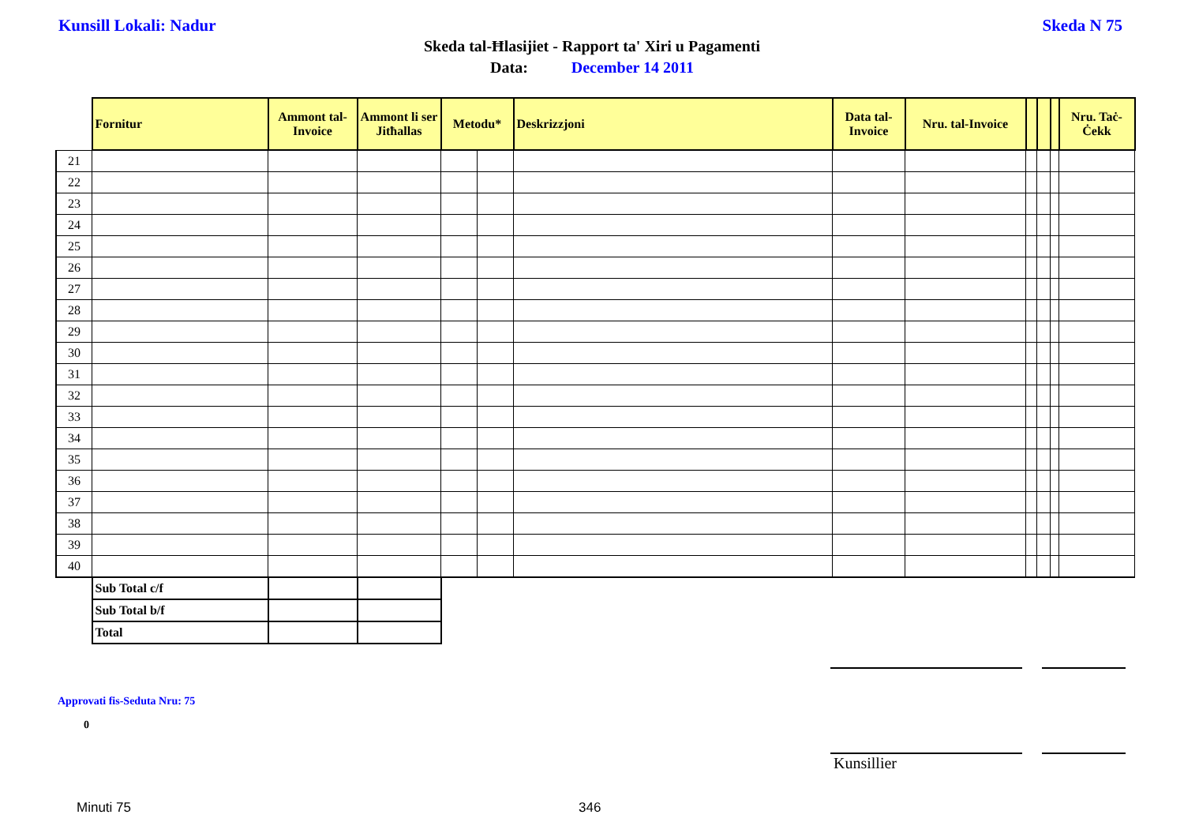Kunsill Lokali: Nadur Skeda N 75
Skeda tal-Ħlasijiet - Rapport ta' Xiri u Pagamenti
Data: December 14 2011
| | Fornitur | Ammont tal-Invoice | Ammont li ser Jitħallas | Metodu* | | Deskrizzjoni | Data tal-Invoice | Nru. tal-Invoice | | | | Nru. Taċ-Ċekk |
| 21 | | | | | | | | | | | | |
| 22 | | | | | | | | | | | | |
| 23 | | | | | | | | | | | | |
| 24 | | | | | | | | | | | | |
| 25 | | | | | | | | | | | | |
| 26 | | | | | | | | | | | | |
| 27 | | | | | | | | | | | | |
| 28 | | | | | | | | | | | | |
| 29 | | | | | | | | | | | | |
| 30 | | | | | | | | | | | | |
| 31 | | | | | | | | | | | | |
| 32 | | | | | | | | | | | | |
| 33 | | | | | | | | | | | | |
| 34 | | | | | | | | | | | | |
| 35 | | | | | | | | | | | | |
| 36 | | | | | | | | | | | | |
| 37 | | | | | | | | | | | | |
| 38 | | | | | | | | | | | | |
| 39 | | | | | | | | | | | | |
| 40 | | | | | | | | | | | | |
| | Sub Total c/f | | | | | | | | | | | |
| | Sub Total b/f | | | | | | | | | | | |
| | Total | | | | | | | | | | | |
Approvati fis-Seduta Nru: 75
0
Kunsillier
Minuti 75 346